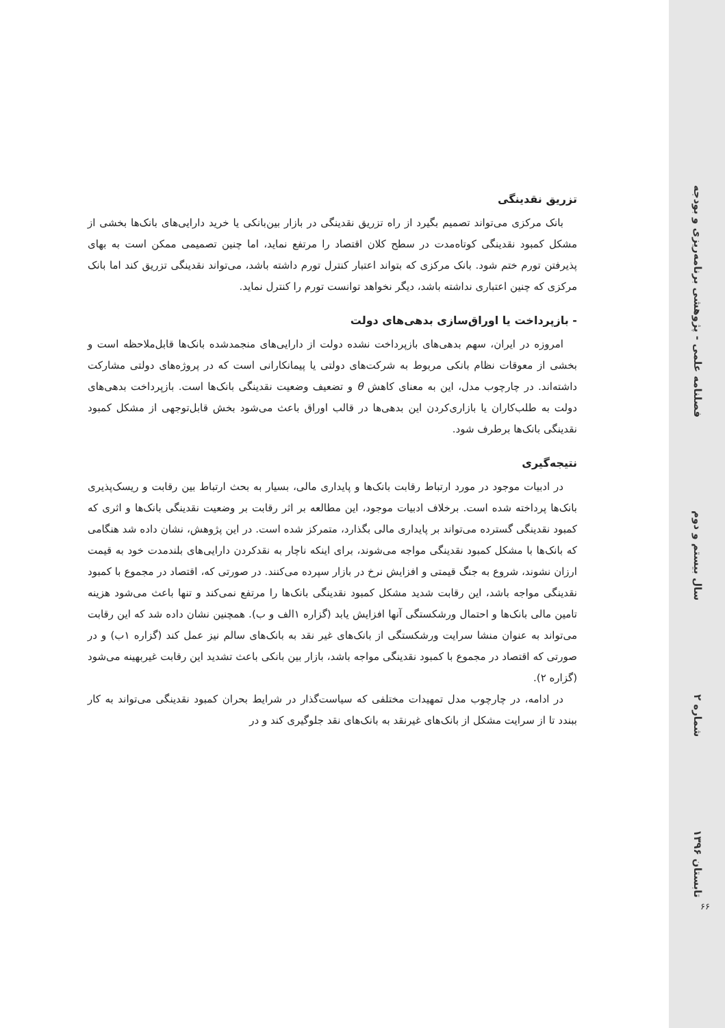فصلنامه علمی - پژوهشی برنامه‌ریزی و بودجه
سال بیستم و دوم
شماره ۲
تابستان ۱۳۹۶
۶۶
تزریق نقدینگی
بانک مرکزی می‌تواند تصمیم بگیرد از راه تزریق نقدینگی در بازار بین‌بانکی یا خرید دارایی‌های بانک‌ها بخشی از مشکل کمبود نقدینگی کوتاه‌مدت در سطح کلان اقتصاد را مرتفع نماید، اما چنین تصمیمی ممکن است به بهای پذیرفتن تورم ختم شود. بانک مرکزی که بتواند اعتبار کنترل تورم داشته باشد، می‌تواند نقدینگی تزریق کند اما بانک مرکزی که چنین اعتباری نداشته باشد، دیگر نخواهد توانست تورم را کنترل نماید.
- بازپرداخت یا اوراق‌سازی بدهی‌های دولت
امروزه در ایران، سهم بدهی‌های بازپرداخت نشده دولت از دارایی‌های منجمدشده بانک‌ها قابل‌ملاحظه است و بخشی از معوقات نظام بانکی مربوط به شرکت‌های دولتی یا پیمانکارانی است که در پروژه‌های دولتی مشارکت داشته‌اند. در چارچوب مدل، این به معنای کاهش θ و تضعیف وضعیت نقدینگی بانک‌ها است. بازپرداخت بدهی‌های دولت به طلب‌کاران یا بازاری‌کردن این بدهی‌ها در قالب اوراق باعث می‌شود بخش قابل‌توجهی از مشکل کمبود نقدینگی بانک‌ها برطرف شود.
نتیجه‌گیری
در ادبیات موجود در مورد ارتباط رقابت بانک‌ها و پایداری مالی، بسیار به بحث ارتباط بین رقابت و ریسک‌پذیری بانک‌ها پرداخته شده است. برخلاف ادبیات موجود، این مطالعه بر اثر رقابت بر وضعیت نقدینگی بانک‌ها و اثری که کمبود نقدینگی گسترده می‌تواند بر پایداری مالی بگذارد، متمرکز شده است. در این پژوهش، نشان داده شد هنگامی که بانک‌ها با مشکل کمبود نقدینگی مواجه می‌شوند، برای اینکه ناچار به نقدکردن دارایی‌های بلندمدت خود به قیمت ارزان نشوند، شروع به جنگ قیمتی و افزایش نرخ در بازار سپرده می‌کنند. در صورتی که، اقتصاد در مجموع با کمبود نقدینگی مواجه باشد، این رقابت شدید مشکل کمبود نقدینگی بانک‌ها را مرتفع نمی‌کند و تنها باعث می‌شود هزینه تامین مالی بانک‌ها و احتمال ورشکستگی آنها افزایش یابد (گزاره ۱الف و ب). همچنین نشان داده شد که این رقابت می‌تواند به عنوان منشا سرایت ورشکستگی از بانک‌های غیر نقد به بانک‌های سالم نیز عمل کند (گزاره ۱ب) و در صورتی که اقتصاد در مجموع با کمبود نقدینگی مواجه باشد، بازار بین بانکی باعث تشدید این رقابت غیربهینه می‌شود (گزاره ۲).
در ادامه، در چارچوب مدل تمهیدات مختلفی که سیاست‌گذار در شرایط بحران کمبود نقدینگی می‌تواند به کار ببندد تا از سرایت مشکل از بانک‌های غیرنقد به بانک‌های نقد جلوگیری کند و در